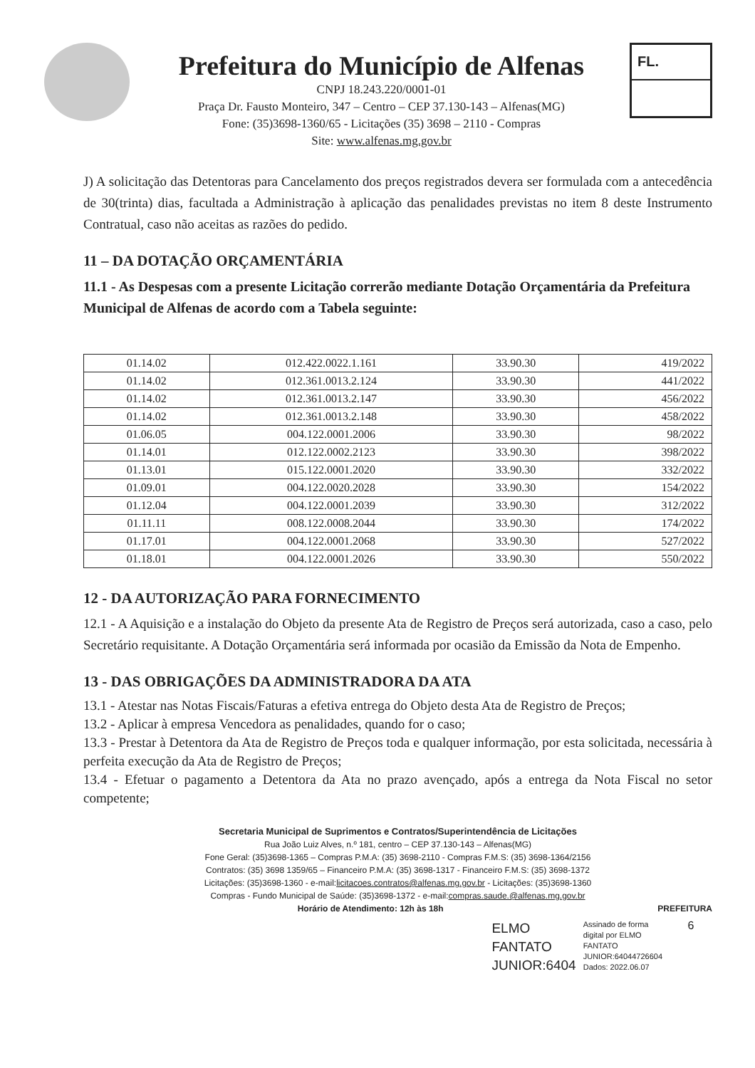Prefeitura do Município de Alfenas
CNPJ 18.243.220/0001-01
Praça Dr. Fausto Monteiro, 347 – Centro – CEP 37.130-143 – Alfenas(MG)
Fone: (35)3698-1360/65 - Licitações (35) 3698 – 2110 - Compras
Site: www.alfenas.mg.gov.br
FL.
J) A solicitação das Detentoras para Cancelamento dos preços registrados devera ser formulada com a antecedência de 30(trinta) dias, facultada a Administração à aplicação das penalidades previstas no item 8 deste Instrumento Contratual, caso não aceitas as razões do pedido.
11 – DA DOTAÇÃO ORÇAMENTÁRIA
11.1 - As Despesas com a presente Licitação correrão mediante Dotação Orçamentária da Prefeitura Municipal de Alfenas de acordo com a Tabela seguinte:
| 01.14.02 | 012.422.0022.1.161 | 33.90.30 | 419/2022 |
| 01.14.02 | 012.361.0013.2.124 | 33.90.30 | 441/2022 |
| 01.14.02 | 012.361.0013.2.147 | 33.90.30 | 456/2022 |
| 01.14.02 | 012.361.0013.2.148 | 33.90.30 | 458/2022 |
| 01.06.05 | 004.122.0001.2006 | 33.90.30 | 98/2022 |
| 01.14.01 | 012.122.0002.2123 | 33.90.30 | 398/2022 |
| 01.13.01 | 015.122.0001.2020 | 33.90.30 | 332/2022 |
| 01.09.01 | 004.122.0020.2028 | 33.90.30 | 154/2022 |
| 01.12.04 | 004.122.0001.2039 | 33.90.30 | 312/2022 |
| 01.11.11 | 008.122.0008.2044 | 33.90.30 | 174/2022 |
| 01.17.01 | 004.122.0001.2068 | 33.90.30 | 527/2022 |
| 01.18.01 | 004.122.0001.2026 | 33.90.30 | 550/2022 |
12 - DA AUTORIZAÇÃO PARA FORNECIMENTO
12.1 - A Aquisição e a instalação do Objeto da presente Ata de Registro de Preços será autorizada, caso a caso, pelo Secretário requisitante. A Dotação Orçamentária será informada por ocasião da Emissão da Nota de Empenho.
13 - DAS OBRIGAÇÕES DA ADMINISTRADORA DA ATA
13.1 - Atestar nas Notas Fiscais/Faturas a efetiva entrega do Objeto desta Ata de Registro de Preços;
13.2 - Aplicar à empresa Vencedora as penalidades, quando for o caso;
13.3 - Prestar à Detentora da Ata de Registro de Preços toda e qualquer informação, por esta solicitada, necessária à perfeita execução da Ata de Registro de Preços;
13.4 - Efetuar o pagamento a Detentora da Ata no prazo avençado, após a entrega da Nota Fiscal no setor competente;
Secretaria Municipal de Suprimentos e Contratos/Superintendência de Licitações
Rua João Luiz Alves, n.º 181, centro – CEP 37.130-143 – Alfenas(MG)
Fone Geral: (35)3698-1365 – Compras P.M.A: (35) 3698-2110 - Compras F.M.S: (35) 3698-1364/2156
Contratos: (35) 3698 1359/65 – Financeiro P.M.A: (35) 3698-1317 - Financeiro F.M.S: (35) 3698-1372
Licitações: (35)3698-1360 - e-mail:licitacoes.contratos@alfenas.mg.gov.br - Licitações: (35)3698-1360
Compras - Fundo Municipal de Saúde: (35)3698-1372 - e-mail:compras.saude.@alfenas.mg.gov.br
Horário de Atendimento: 12h às 18h PREFEITURA
ELMO
FANTATO
JUNIOR:6404
Assinado de forma
digital por ELMO
FANTATO
JUNIOR:64044726604
Dados: 2022.06.07
6